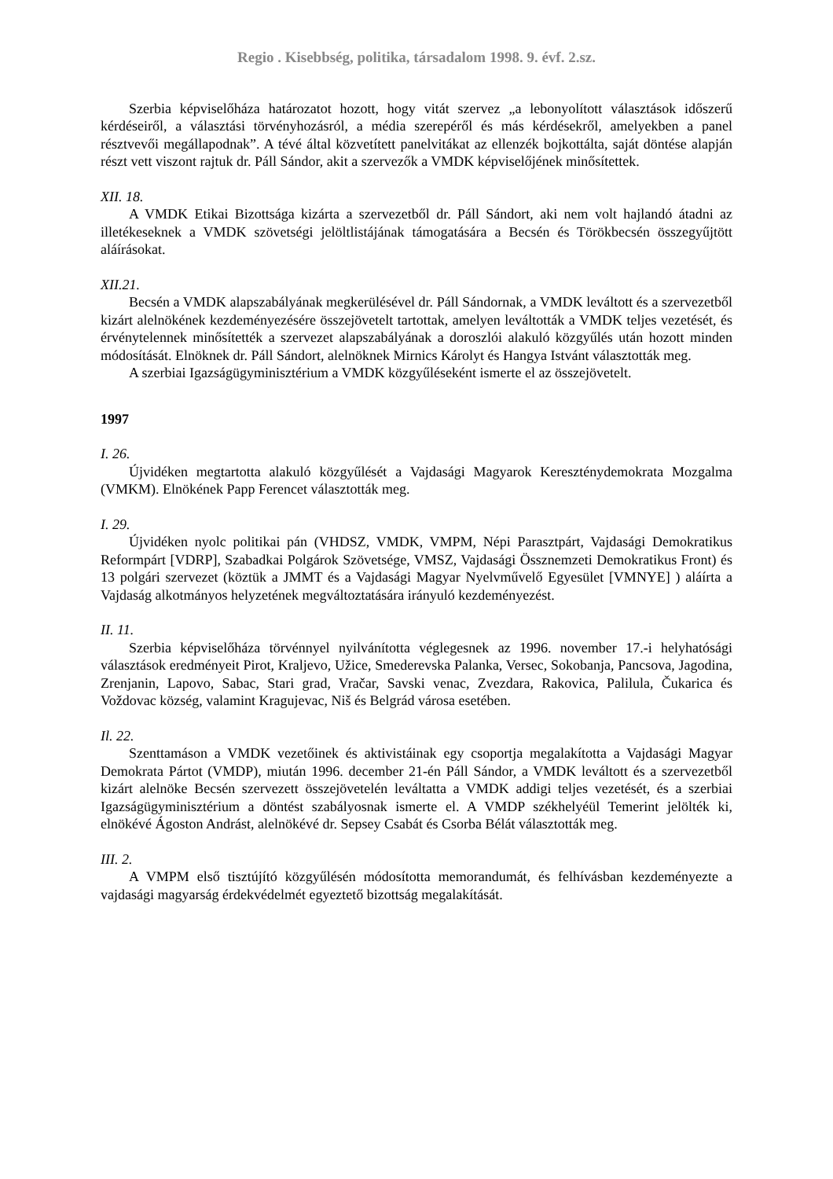Regio . Kisebbség, politika, társadalom 1998. 9. évf. 2.sz.
Szerbia képviselőháza határozatot hozott, hogy vitát szervez „a lebonyolított választások időszerű kérdéseiről, a választási törvényhozásról, a média szerepéről és más kérdésekről, amelyekben a panel résztvevői megállapodnak”. A tévé által közvetített panelvitákat az ellenzék bojkottálta, saját döntése alapján részt vett viszont rajtuk dr. Páll Sándor, akit a szervezők a VMDK képviselőjének minősítettek.
XII. 18.
A VMDK Etikai Bizottsága kizárta a szervezetből dr. Páll Sándort, aki nem volt hajlandó átadni az illetékeseknek a VMDK szövetségi jelöltlistájának támogatására a Becsén és Törökbecsén összegyűjtött aláírásokat.
XII.21.
Becsén a VMDK alapszabályának megkerülésével dr. Páll Sándornak, a VMDK leváltott és a szervezetből kizárt alelnökének kezdeményezésére összejövetelt tartottak, amelyen leváltották a VMDK teljes vezetését, és érvénytelennek minősítették a szervezet alapszabályának a doroszlói alakuló közgyűlés után hozott minden módosítását. Elnöknek dr. Páll Sándort, alelnöknek Mirnics Károlyt és Hangya Istvánt választották meg.
A szerbiai Igazságügyminisztérium a VMDK közgyűléseként ismerte el az összejövetelt.
1997
I. 26.
Újvidéken megtartotta alakuló közgyűlését a Vajdasági Magyarok Kereszténydemokrata Mozgalma (VMKM). Elnökének Papp Ferencet választották meg.
I. 29.
Újvidéken nyolc politikai pán (VHDSZ, VMDK, VMPM, Népi Parasztpárt, Vajdasági Demokratikus Reformpárt [VDRP], Szabadkai Polgárok Szövetsége, VMSZ, Vajdasági Össznemzeti Demokratikus Front) és 13 polgári szervezet (köztük a JMMT és a Vajdasági Magyar Nyelvművelő Egyesület [VMNYE] ) aláírta a Vajdaság alkotmányos helyzetének megváltoztatására irányuló kezdeményezést.
II. 11.
Szerbia képviselőháza törvénnyel nyilvánította véglegesnek az 1996. november 17.-i helyhatósági választások eredményeit Pirot, Kraljevo, Užice, Smederevska Palanka, Versec, Sokobanja, Pancsova, Jagodina, Zrenjanin, Lapovo, Sabac, Stari grad, Vračar, Savski venac, Zvezdara, Rakovica, Palilula, Čukarica és Voždovac község, valamint Kragujevac, Niš és Belgrád városa esetében.
Il. 22.
Szenttamáson a VMDK vezetőinek és aktivistáinak egy csoportja megalakította a Vajdasági Magyar Demokrata Pártot (VMDP), miután 1996. december 21-én Páll Sándor, a VMDK leváltott és a szervezetből kizárt alelnöke Becsén szervezett összejövetelén leváltatta a VMDK addigi teljes vezetését, és a szerbiai Igazságügyminisztérium a döntést szabályosnak ismerte el. A VMDP székhelyéül Temerint jelölték ki, elnökévé Ágoston Andrást, alelnökévé dr. Sepsey Csabát és Csorba Bélát választották meg.
III. 2.
A VMPM első tisztújító közgyűlésén módosította memorandumát, és felhívásban kezdeményezte a vajdasági magyarság érdekvédelmét egyeztető bizottság megalakítását.